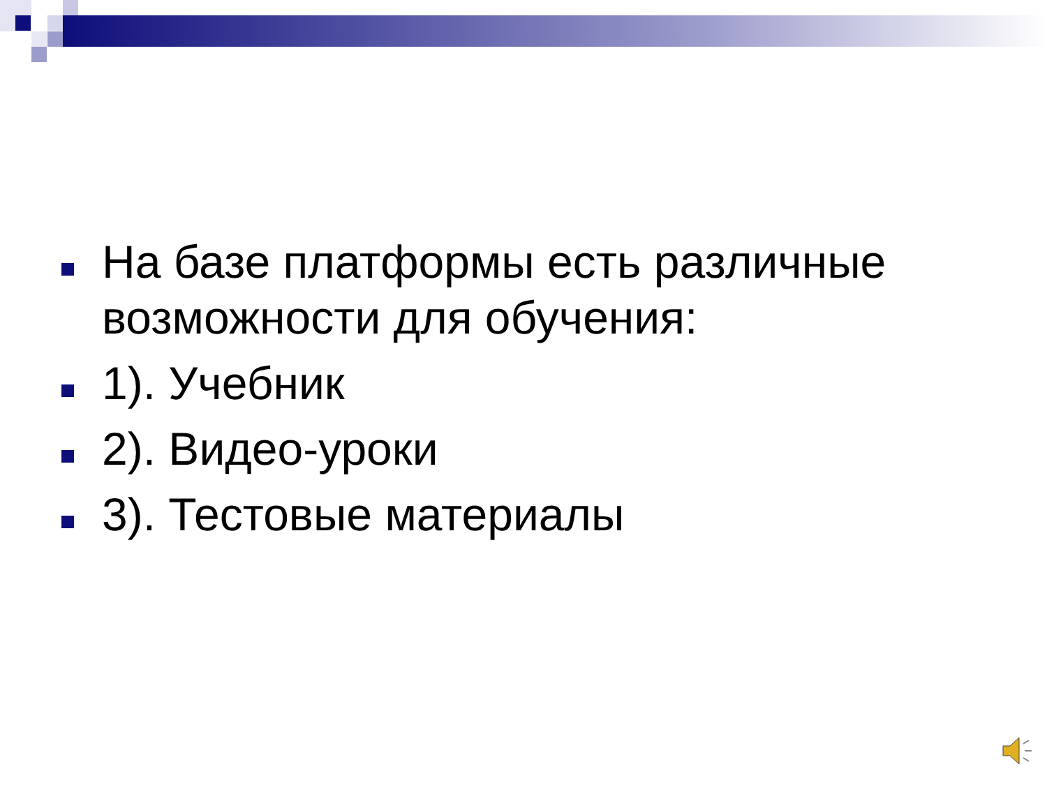На базе платформы есть различные возможности для обучения:
1). Учебник
2). Видео-уроки
3). Тестовые материалы